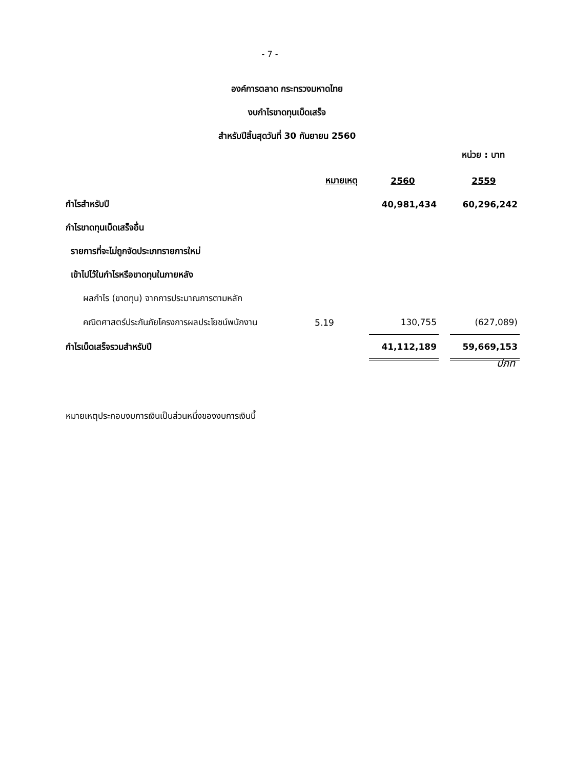- 7 -
องค์การตลาด กระทรวงมหาดไทย
งบกำไรขาดทุนเบ็ดเสร็จ
สำหรับปีสิ้นสุดวันที่ 30 กันยายน 2560
หน่วย : บาท
| | หมายเหตุ | | 2560 | | 2559 |
| กำไรสำหรับปี | | | 40,981,434 | | 60,296,242 |
| กำไรขาดทุนเบ็ดเสร็จอื่น | | | | | |
| รายการที่จะไม่ถูกจัดประเภทรายการใหม่ | | | | | |
| เข้าไปไว้ในกำไรหรือขาดทุนในภายหลัง | | | | | |
| ผลกำไร (ขาดทุน) จากการประมาณการตามหลัก | | | | | |
| คณิตศาสตร์ประกันภัยโครงการผลประโยชน์พนักงาน | 5.19 | | 130,755 | | (627,089) |
| กำไรเบ็ดเสร็จรวมสำหรับปี | | | 41,112,189 | | 59,669,153 |
ปภท
หมายเหตุประกอบงบการเงินเป็นส่วนหนึ่งของงบการเงินนี้